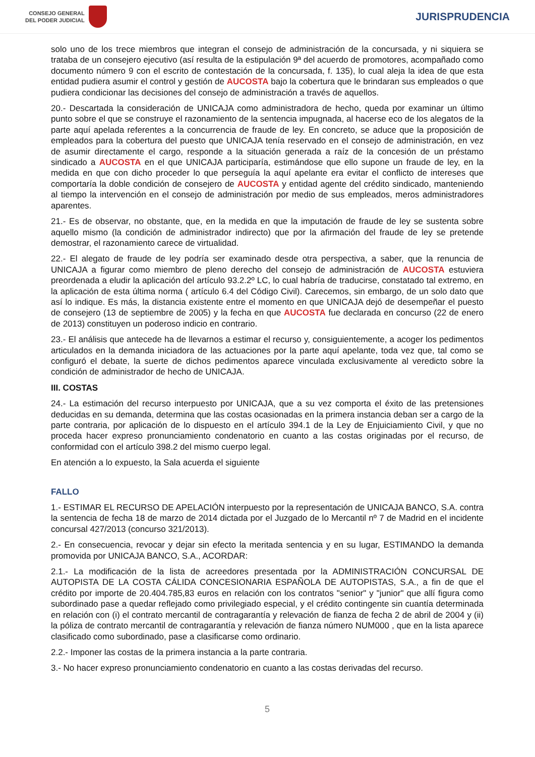CONSEJO GENERAL
DEL PODER JUDICIAL
JURISPRUDENCIA
solo uno de los trece miembros que integran el consejo de administración de la concursada, y ni siquiera se trataba de un consejero ejecutivo (así resulta de la estipulación 9ª del acuerdo de promotores, acompañado como documento número 9 con el escrito de contestación de la concursada, f. 135), lo cual aleja la idea de que esta entidad pudiera asumir el control y gestión de AUCOSTA bajo la cobertura que le brindaran sus empleados o que pudiera condicionar las decisiones del consejo de administración a través de aquellos.
20.- Descartada la consideración de UNICAJA como administradora de hecho, queda por examinar un último punto sobre el que se construye el razonamiento de la sentencia impugnada, al hacerse eco de los alegatos de la parte aquí apelada referentes a la concurrencia de fraude de ley. En concreto, se aduce que la proposición de empleados para la cobertura del puesto que UNICAJA tenía reservado en el consejo de administración, en vez de asumir directamente el cargo, responde a la situación generada a raíz de la concesión de un préstamo sindicado a AUCOSTA en el que UNICAJA participaría, estimándose que ello supone un fraude de ley, en la medida en que con dicho proceder lo que perseguía la aquí apelante era evitar el conflicto de intereses que comportaría la doble condición de consejero de AUCOSTA y entidad agente del crédito sindicado, manteniendo al tiempo la intervención en el consejo de administración por medio de sus empleados, meros administradores aparentes.
21.- Es de observar, no obstante, que, en la medida en que la imputación de fraude de ley se sustenta sobre aquello mismo (la condición de administrador indirecto) que por la afirmación del fraude de ley se pretende demostrar, el razonamiento carece de virtualidad.
22.- El alegato de fraude de ley podría ser examinado desde otra perspectiva, a saber, que la renuncia de UNICAJA a figurar como miembro de pleno derecho del consejo de administración de AUCOSTA estuviera preordenada a eludir la aplicación del artículo 93.2.2º LC, lo cual habría de traducirse, constatado tal extremo, en la aplicación de esta última norma ( artículo 6.4 del Código Civil). Carecemos, sin embargo, de un solo dato que así lo indique. Es más, la distancia existente entre el momento en que UNICAJA dejó de desempeñar el puesto de consejero (13 de septiembre de 2005) y la fecha en que AUCOSTA fue declarada en concurso (22 de enero de 2013) constituyen un poderoso indicio en contrario.
23.- El análisis que antecede ha de llevarnos a estimar el recurso y, consiguientemente, a acoger los pedimentos articulados en la demanda iniciadora de las actuaciones por la parte aquí apelante, toda vez que, tal como se configuró el debate, la suerte de dichos pedimentos aparece vinculada exclusivamente al veredicto sobre la condición de administrador de hecho de UNICAJA.
III. COSTAS
24.- La estimación del recurso interpuesto por UNICAJA, que a su vez comporta el éxito de las pretensiones deducidas en su demanda, determina que las costas ocasionadas en la primera instancia deban ser a cargo de la parte contraria, por aplicación de lo dispuesto en el artículo 394.1 de la Ley de Enjuiciamiento Civil, y que no proceda hacer expreso pronunciamiento condenatorio en cuanto a las costas originadas por el recurso, de conformidad con el artículo 398.2 del mismo cuerpo legal.
En atención a lo expuesto, la Sala acuerda el siguiente
FALLO
1.- ESTIMAR EL RECURSO DE APELACIÓN interpuesto por la representación de UNICAJA BANCO, S.A. contra la sentencia de fecha 18 de marzo de 2014 dictada por el Juzgado de lo Mercantil nº 7 de Madrid en el incidente concursal 427/2013 (concurso 321/2013).
2.- En consecuencia, revocar y dejar sin efecto la meritada sentencia y en su lugar, ESTIMANDO la demanda promovida por UNICAJA BANCO, S.A., ACORDAR:
2.1.- La modificación de la lista de acreedores presentada por la ADMINISTRACIÓN CONCURSAL DE AUTOPISTA DE LA COSTA CÁLIDA CONCESIONARIA ESPAÑOLA DE AUTOPISTAS, S.A., a fin de que el crédito por importe de 20.404.785,83 euros en relación con los contratos "senior" y "junior" que allí figura como subordinado pase a quedar reflejado como privilegiado especial, y el crédito contingente sin cuantía determinada en relación con (i) el contrato mercantil de contragarantía y relevación de fianza de fecha 2 de abril de 2004 y (ii) la póliza de contrato mercantil de contragarantía y relevación de fianza número NUM000 , que en la lista aparece clasificado como subordinado, pase a clasificarse como ordinario.
2.2.- Imponer las costas de la primera instancia a la parte contraria.
3.- No hacer expreso pronunciamiento condenatorio en cuanto a las costas derivadas del recurso.
5